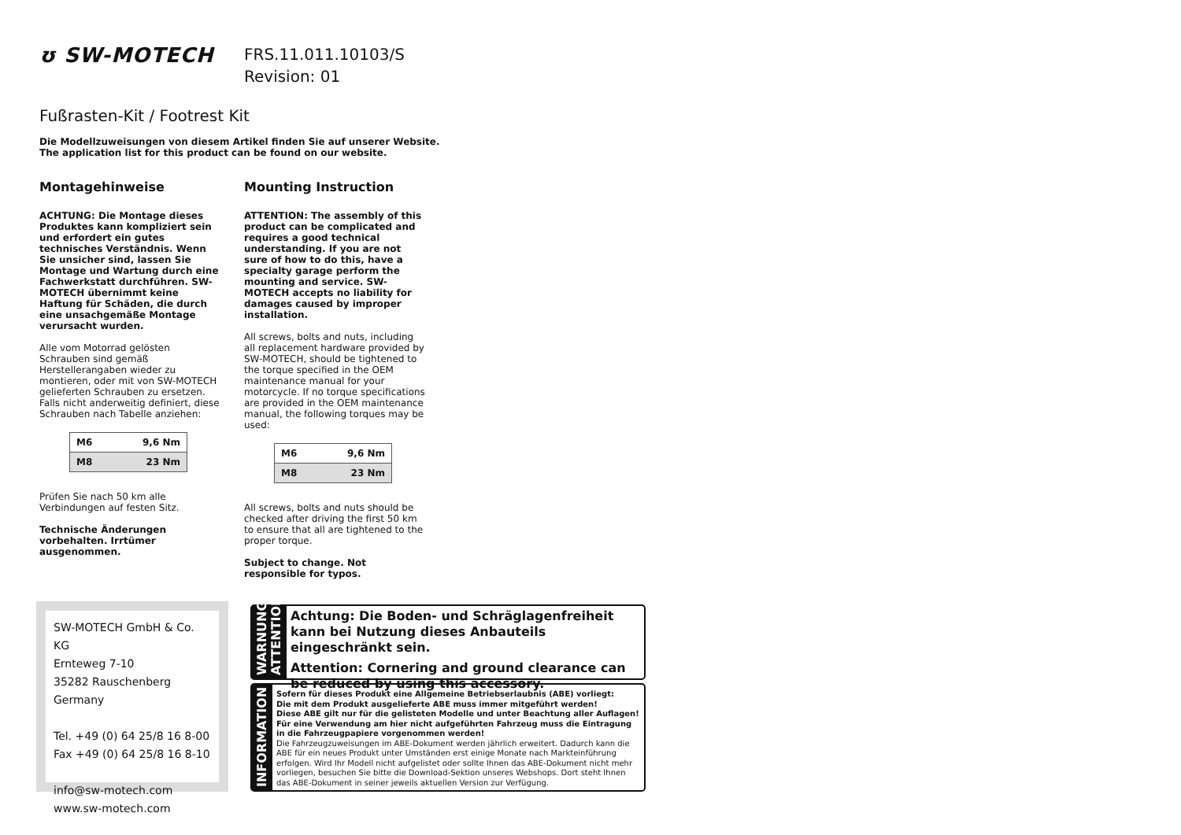ʊ SW-MOTECH
FRS.11.011.10103/S
Revision: 01
Fußrasten-Kit / Footrest Kit
Die Modellzuweisungen von diesem Artikel finden Sie auf unserer Website.
The application list for this product can be found on our website.
Montagehinweise
ACHTUNG: Die Montage dieses Produktes kann kompliziert sein und erfordert ein gutes technisches Verständnis. Wenn Sie unsicher sind, lassen Sie Montage und Wartung durch eine Fachwerkstatt durchführen. SW-MOTECH übernimmt keine Haftung für Schäden, die durch eine unsachgemäße Montage verursacht wurden.
Alle vom Motorrad gelösten Schrauben sind gemäß Herstellerangaben wieder zu montieren, oder mit von SW-MOTECH gelieferten Schrauben zu ersetzen. Falls nicht anderweitig definiert, diese Schrauben nach Tabelle anziehen:
| M6 | 9,6 Nm |
| M8 | 23 Nm |
Prüfen Sie nach 50 km alle Verbindungen auf festen Sitz.
Technische Änderungen vorbehalten. Irrtümer ausgenommen.
Mounting Instruction
ATTENTION: The assembly of this product can be complicated and requires a good technical understanding. If you are not sure of how to do this, have a specialty garage perform the mounting and service. SW-MOTECH accepts no liability for damages caused by improper installation.
All screws, bolts and nuts, including all replacement hardware provided by SW-MOTECH, should be tightened to the torque specified in the OEM maintenance manual for your motorcycle. If no torque specifications are provided in the OEM maintenance manual, the following torques may be used:
| M6 | 9,6 Nm |
| M8 | 23 Nm |
All screws, bolts and nuts should be checked after driving the first 50 km to ensure that all are tightened to the proper torque.
Subject to change. Not responsible for typos.
SW-MOTECH GmbH & Co. KG
Ernteweg 7-10
35282 Rauschenberg
Germany
Tel. +49 (0) 64 25/8 16 8-00
Fax +49 (0) 64 25/8 16 8-10
info@sw-motech.com
www.sw-motech.com
WARNUNG
ATTENTION
Achtung: Die Boden- und Schräglagenfreiheit kann bei Nutzung dieses Anbauteils eingeschränkt sein.
Attention: Cornering and ground clearance can be reduced by using this accessory.
INFORMATION
Sofern für dieses Produkt eine Allgemeine Betriebserlaubnis (ABE) vorliegt:
Die mit dem Produkt ausgelieferte ABE muss immer mitgeführt werden!
Diese ABE gilt nur für die gelisteten Modelle und unter Beachtung aller Auflagen!
Für eine Verwendung am hier nicht aufgeführten Fahrzeug muss die Eintragung in die Fahrzeugpapiere vorgenommen werden!
Die Fahrzeugzuweisungen im ABE-Dokument werden jährlich erweitert. Dadurch kann die ABE für ein neues Produkt unter Umständen erst einige Monate nach Markteinführung erfolgen. Wird Ihr Modell nicht aufgelistet oder sollte Ihnen das ABE-Dokument nicht mehr vorliegen, besuchen Sie bitte die Download-Sektion unseres Webshops. Dort steht Ihnen das ABE-Dokument in seiner jeweils aktuellen Version zur Verfügung.